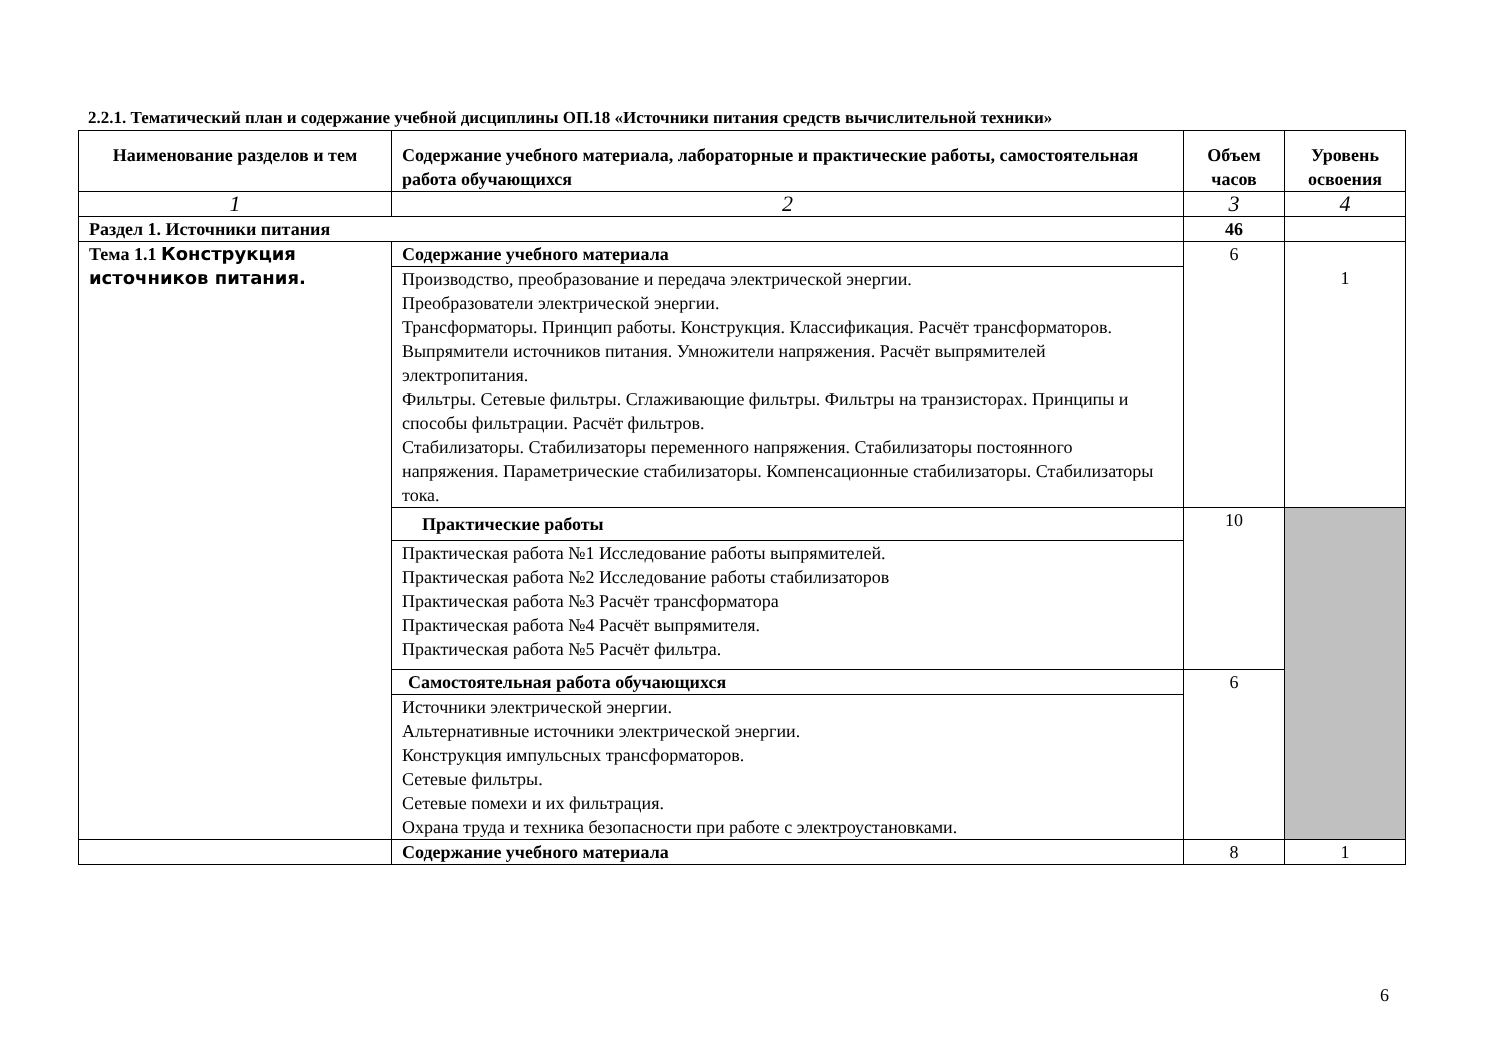2.2.1. Тематический план и содержание учебной дисциплины ОП.18 «Источники питания средств вычислительной техники»
| Наименование разделов и тем | Содержание учебного материала, лабораторные и практические работы, самостоятельная работа обучающихся | Объем часов | Уровень освоения |
| --- | --- | --- | --- |
| 1 | 2 | 3 | 4 |
| Раздел 1. Источники питания | | 46 | |
| Тема 1.1 Конструкция источников питания. | Содержание учебного материала | 6 | 1 |
| | Производство, преобразование и передача электрической энергии. Преобразователи электрической энергии. Трансформаторы. Принцип работы. Конструкция. Классификация. Расчёт трансформаторов. Выпрямители источников питания. Умножители напряжения. Расчёт выпрямителей электропитания. Фильтры. Сетевые фильтры. Сглаживающие фильтры. Фильтры на транзисторах. Принципы и способы фильтрации. Расчёт фильтров. Стабилизаторы. Стабилизаторы переменного напряжения. Стабилизаторы постоянного напряжения. Параметрические стабилизаторы. Компенсационные стабилизаторы. Стабилизаторы тока. | | |
| | Практические работы | 10 | |
| | Практическая работа №1 Исследование работы выпрямителей. Практическая работа №2 Исследование работы стабилизаторов Практическая работа №3 Расчёт трансформатора Практическая работа №4 Расчёт выпрямителя. Практическая работа №5 Расчёт фильтра. | | |
| | Самостоятельная работа обучающихся | 6 | |
| | Источники электрической энергии. Альтернативные источники электрической энергии. Конструкция импульсных трансформаторов. Сетевые фильтры. Сетевые помехи и их фильтрация. Охрана труда и техника безопасности при работе с электроустановками. | | |
| | Содержание учебного материала | 8 | 1 |
6